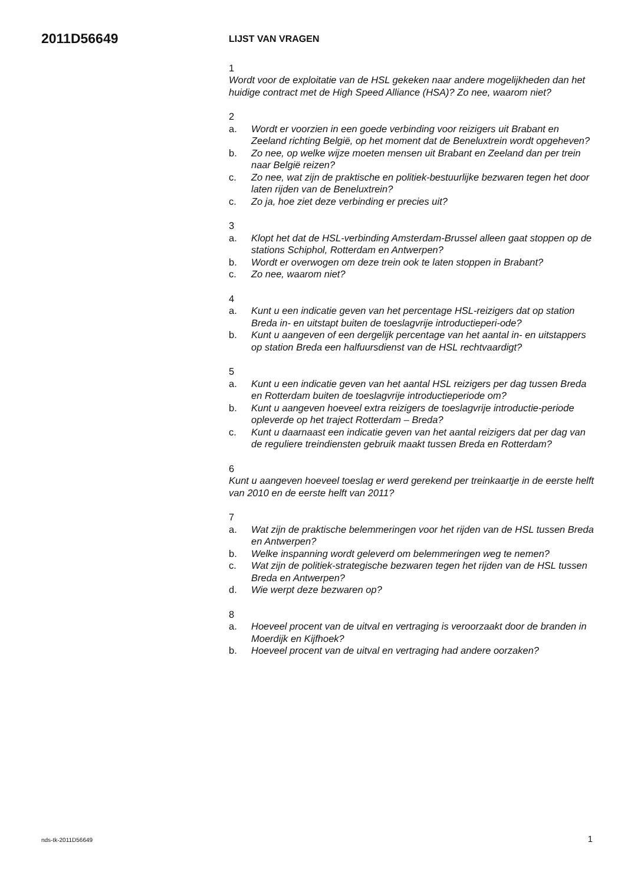2011D56649
LIJST VAN VRAGEN
1
Wordt voor de exploitatie van de HSL gekeken naar andere mogelijkheden dan het huidige contract met de High Speed Alliance (HSA)? Zo nee, waarom niet?
2
a. Wordt er voorzien in een goede verbinding voor reizigers uit Brabant en Zeeland richting België, op het moment dat de Beneluxtrein wordt opgeheven?
b. Zo nee, op welke wijze moeten mensen uit Brabant en Zeeland dan per trein naar België reizen?
c. Zo nee, wat zijn de praktische en politiek-bestuurlijke bezwaren tegen het door laten rijden van de Beneluxtrein?
c. Zo ja, hoe ziet deze verbinding er precies uit?
3
a. Klopt het dat de HSL-verbinding Amsterdam-Brussel alleen gaat stoppen op de stations Schiphol, Rotterdam en Antwerpen?
b. Wordt er overwogen om deze trein ook te laten stoppen in Brabant?
c. Zo nee, waarom niet?
4
a. Kunt u een indicatie geven van het percentage HSL-reizigers dat op station Breda in- en uitstapt buiten de toeslagvrije introductieperi-ode?
b. Kunt u aangeven of een dergelijk percentage van het aantal in- en uitstappers op station Breda een halfuursdienst van de HSL rechtvaardigt?
5
a. Kunt u een indicatie geven van het aantal HSL reizigers per dag tussen Breda en Rotterdam buiten de toeslagvrije introductieperiode om?
b. Kunt u aangeven hoeveel extra reizigers de toeslagvrije introductie-periode opleverde op het traject Rotterdam – Breda?
c. Kunt u daarnaast een indicatie geven van het aantal reizigers dat per dag van de reguliere treindiensten gebruik maakt tussen Breda en Rotterdam?
6
Kunt u aangeven hoeveel toeslag er werd gerekend per treinkaartje in de eerste helft van 2010 en de eerste helft van 2011?
7
a. Wat zijn de praktische belemmeringen voor het rijden van de HSL tussen Breda en Antwerpen?
b. Welke inspanning wordt geleverd om belemmeringen weg te nemen?
c. Wat zijn de politiek-strategische bezwaren tegen het rijden van de HSL tussen Breda en Antwerpen?
d. Wie werpt deze bezwaren op?
8
a. Hoeveel procent van de uitval en vertraging is veroorzaakt door de branden in Moerdijk en Kijfhoek?
b. Hoeveel procent van de uitval en vertraging had andere oorzaken?
nds-tk-2011D56649 1